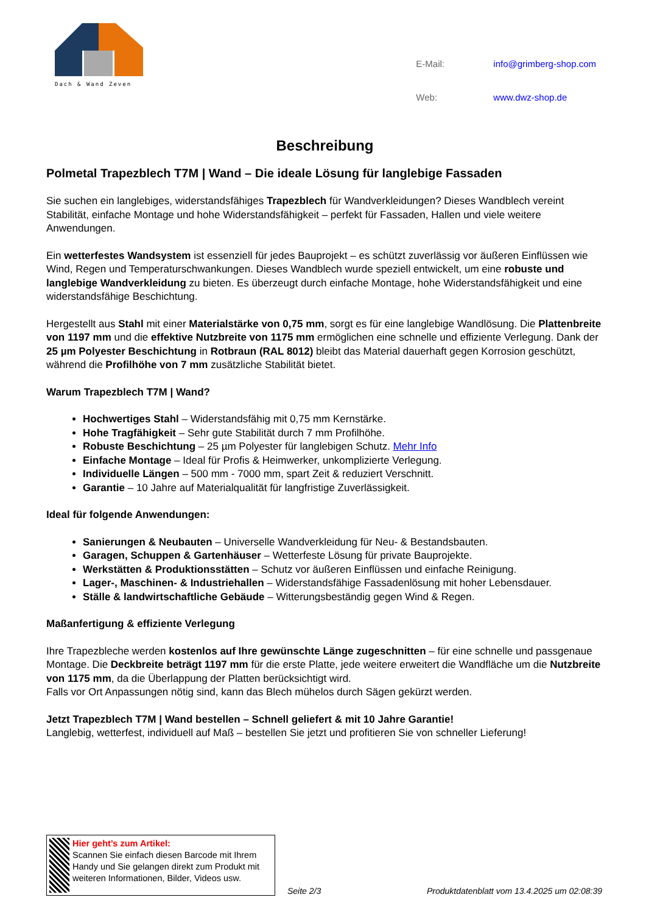Dach & Wand Zeven
| E-Mail: | info@grimberg-shop.com |
| Web: | www.dwz-shop.de |
Beschreibung
Polmetal Trapezblech T7M | Wand – Die ideale Lösung für langlebige Fassaden
Sie suchen ein langlebiges, widerstandsfähiges Trapezblech für Wandverkleidungen? Dieses Wandblech vereint Stabilität, einfache Montage und hohe Widerstandsfähigkeit – perfekt für Fassaden, Hallen und viele weitere Anwendungen.
Ein wetterfestes Wandsystem ist essenziell für jedes Bauprojekt – es schützt zuverlässig vor äußeren Einflüssen wie Wind, Regen und Temperaturschwankungen. Dieses Wandblech wurde speziell entwickelt, um eine robuste und langlebige Wandverkleidung zu bieten. Es überzeugt durch einfache Montage, hohe Widerstandsfähigkeit und eine widerstandsfähige Beschichtung.
Hergestellt aus Stahl mit einer Materialstärke von 0,75 mm, sorgt es für eine langlebige Wandlösung. Die Plattenbreite von 1197 mm und die effektive Nutzbreite von 1175 mm ermöglichen eine schnelle und effiziente Verlegung. Dank der 25 µm Polyester Beschichtung in Rotbraun (RAL 8012) bleibt das Material dauerhaft gegen Korrosion geschützt, während die Profilhöhe von 7 mm zusätzliche Stabilität bietet.
Warum Trapezblech T7M | Wand?
Hochwertiges Stahl – Widerstandsfähig mit 0,75 mm Kernstärke.
Hohe Tragfähigkeit – Sehr gute Stabilität durch 7 mm Profilhöhe.
Robuste Beschichtung – 25 µm Polyester für langlebigen Schutz. Mehr Info
Einfache Montage – Ideal für Profis & Heimwerker, unkomplizierte Verlegung.
Individuelle Längen – 500 mm - 7000 mm, spart Zeit & reduziert Verschnitt.
Garantie – 10 Jahre auf Materialqualität für langfristige Zuverlässigkeit.
Ideal für folgende Anwendungen:
Sanierungen & Neubauten – Universelle Wandverkleidung für Neu- & Bestandsbauten.
Garagen, Schuppen & Gartenhäuser – Wetterfeste Lösung für private Bauprojekte.
Werkstätten & Produktionsstätten – Schutz vor äußeren Einflüssen und einfache Reinigung.
Lager-, Maschinen- & Industriehallen – Widerstandsfähige Fassadenlösung mit hoher Lebensdauer.
Ställe & landwirtschaftliche Gebäude – Witterungsbeständig gegen Wind & Regen.
Maßanfertigung & effiziente Verlegung
Ihre Trapezbleche werden kostenlos auf Ihre gewünschte Länge zugeschnitten – für eine schnelle und passgenaue Montage. Die Deckbreite beträgt 1197 mm für die erste Platte, jede weitere erweitert die Wandfläche um die Nutzbreite von 1175 mm, da die Überlappung der Platten berücksichtigt wird.
Falls vor Ort Anpassungen nötig sind, kann das Blech mühelos durch Sägen gekürzt werden.
Jetzt Trapezblech T7M | Wand bestellen – Schnell geliefert & mit 10 Jahre Garantie!
Langlebig, wetterfest, individuell auf Maß – bestellen Sie jetzt und profitieren Sie von schneller Lieferung!
Hier geht’s zum Artikel:
Scannen Sie einfach diesen Barcode mit Ihrem Handy und Sie gelangen direkt zum Produkt mit weiteren Informationen, Bilder, Videos usw.
Seite 2/3
Produktdatenblatt vom 13.4.2025 um 02:08:39